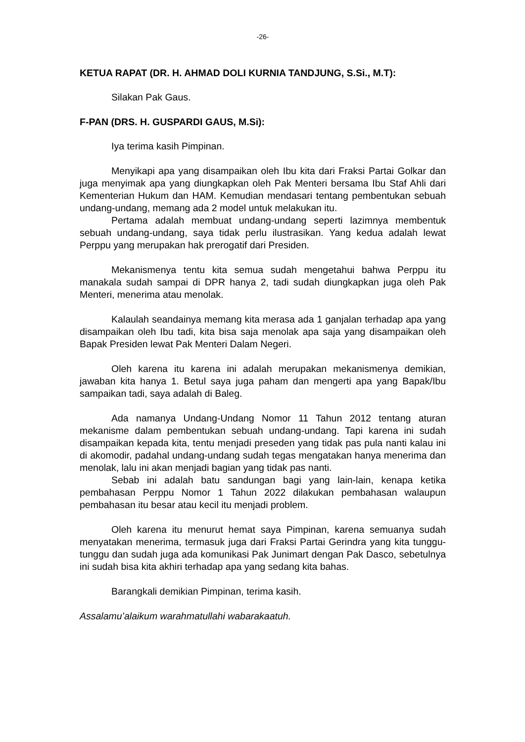-26-
KETUA RAPAT (DR. H. AHMAD DOLI KURNIA TANDJUNG, S.Si., M.T):
Silakan Pak Gaus.
F-PAN (DRS. H. GUSPARDI GAUS, M.Si):
Iya terima kasih Pimpinan.
Menyikapi apa yang disampaikan oleh Ibu kita dari Fraksi Partai Golkar dan juga menyimak apa yang diungkapkan oleh Pak Menteri bersama Ibu Staf Ahli dari Kementerian Hukum dan HAM. Kemudian mendasari tentang pembentukan sebuah undang-undang, memang ada 2 model untuk melakukan itu.
Pertama adalah membuat undang-undang seperti lazimnya membentuk sebuah undang-undang, saya tidak perlu ilustrasikan. Yang kedua adalah lewat Perppu yang merupakan hak prerogatif dari Presiden.
Mekanismenya tentu kita semua sudah mengetahui bahwa Perppu itu manakala sudah sampai di DPR hanya 2, tadi sudah diungkapkan juga oleh Pak Menteri, menerima atau menolak.
Kalaulah seandainya memang kita merasa ada 1 ganjalan terhadap apa yang disampaikan oleh Ibu tadi, kita bisa saja menolak apa saja yang disampaikan oleh Bapak Presiden lewat Pak Menteri Dalam Negeri.
Oleh karena itu karena ini adalah merupakan mekanismenya demikian, jawaban kita hanya 1. Betul saya juga paham dan mengerti apa yang Bapak/Ibu sampaikan tadi, saya adalah di Baleg.
Ada namanya Undang-Undang Nomor 11 Tahun 2012 tentang aturan mekanisme dalam pembentukan sebuah undang-undang. Tapi karena ini sudah disampaikan kepada kita, tentu menjadi preseden yang tidak pas pula nanti kalau ini di akomodir, padahal undang-undang sudah tegas mengatakan hanya menerima dan menolak, lalu ini akan menjadi bagian yang tidak pas nanti.
Sebab ini adalah batu sandungan bagi yang lain-lain, kenapa ketika pembahasan Perppu Nomor 1 Tahun 2022 dilakukan pembahasan walaupun pembahasan itu besar atau kecil itu menjadi problem.
Oleh karena itu menurut hemat saya Pimpinan, karena semuanya sudah menyatakan menerima, termasuk juga dari Fraksi Partai Gerindra yang kita tunggu-tunggu dan sudah juga ada komunikasi Pak Junimart dengan Pak Dasco, sebetulnya ini sudah bisa kita akhiri terhadap apa yang sedang kita bahas.
Barangkali demikian Pimpinan, terima kasih.
Assalamu’alaikum warahmatullahi wabarakaatuh.